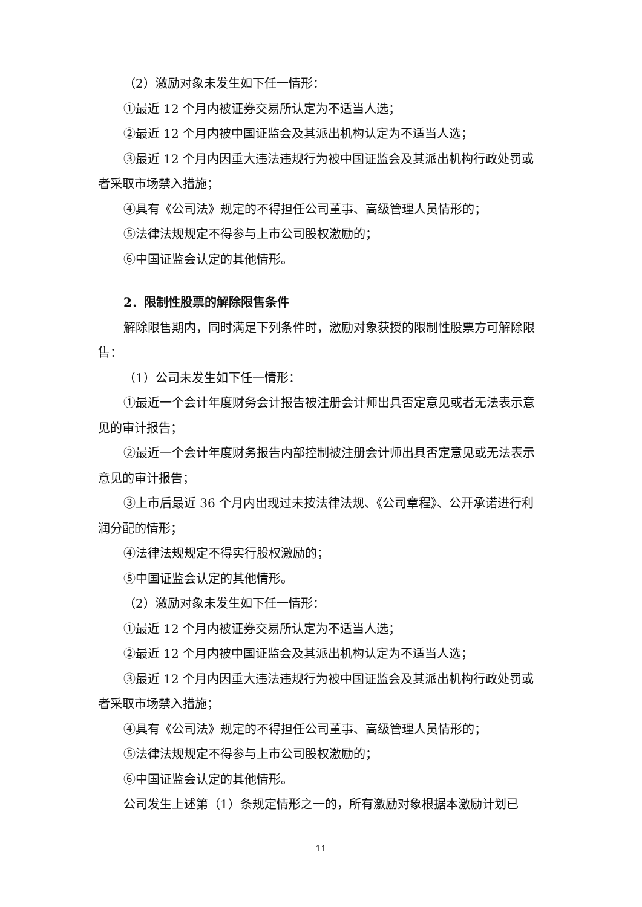（2）激励对象未发生如下任一情形：
①最近 12 个月内被证券交易所认定为不适当人选；
②最近 12 个月内被中国证监会及其派出机构认定为不适当人选；
③最近 12 个月内因重大违法违规行为被中国证监会及其派出机构行政处罚或者采取市场禁入措施；
④具有《公司法》规定的不得担任公司董事、高级管理人员情形的；
⑤法律法规规定不得参与上市公司股权激励的；
⑥中国证监会认定的其他情形。
2．限制性股票的解除限售条件
解除限售期内，同时满足下列条件时，激励对象获授的限制性股票方可解除限售：
（1）公司未发生如下任一情形：
①最近一个会计年度财务会计报告被注册会计师出具否定意见或者无法表示意见的审计报告；
②最近一个会计年度财务报告内部控制被注册会计师出具否定意见或无法表示意见的审计报告；
③上市后最近 36 个月内出现过未按法律法规、《公司章程》、公开承诺进行利润分配的情形；
④法律法规规定不得实行股权激励的；
⑤中国证监会认定的其他情形。
（2）激励对象未发生如下任一情形：
①最近 12 个月内被证券交易所认定为不适当人选；
②最近 12 个月内被中国证监会及其派出机构认定为不适当人选；
③最近 12 个月内因重大违法违规行为被中国证监会及其派出机构行政处罚或者采取市场禁入措施；
④具有《公司法》规定的不得担任公司董事、高级管理人员情形的；
⑤法律法规规定不得参与上市公司股权激励的；
⑥中国证监会认定的其他情形。
公司发生上述第（1）条规定情形之一的，所有激励对象根据本激励计划已
11